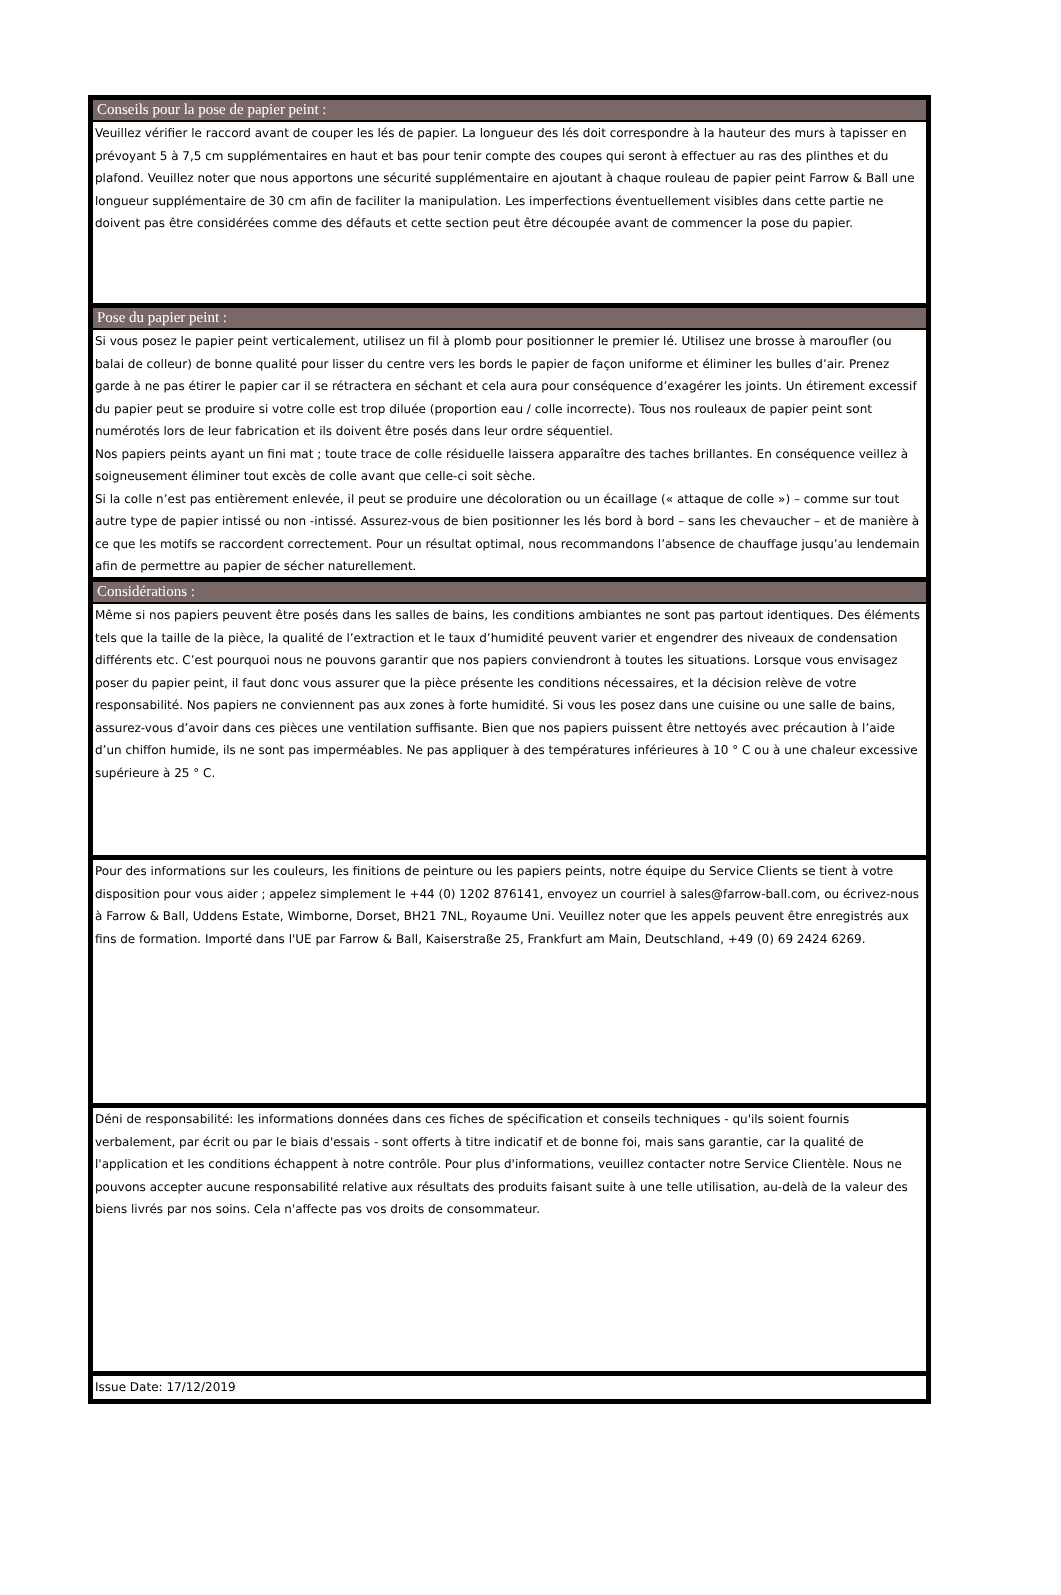Conseils pour la pose de papier peint :
Veuillez vérifier le raccord avant de couper les lés de papier. La longueur des lés doit correspondre à la hauteur des murs à tapisser en prévoyant 5 à 7,5 cm supplémentaires en haut et bas pour tenir compte des coupes qui seront à effectuer au ras des plinthes et du plafond. Veuillez noter que nous apportons une sécurité supplémentaire en ajoutant à chaque rouleau de papier peint Farrow & Ball une longueur supplémentaire de 30 cm afin de faciliter la manipulation. Les imperfections éventuellement visibles dans cette partie ne doivent pas être considérées comme des défauts et cette section peut être découpée avant de commencer la pose du papier.
Pose du papier peint :
Si vous posez le papier peint verticalement, utilisez un fil à plomb pour positionner le premier lé. Utilisez une brosse à maroufler (ou balai de colleur) de bonne qualité pour lisser du centre vers les bords le papier de façon uniforme et éliminer les bulles d’air. Prenez garde à ne pas étirer le papier car il se rétractera en séchant et cela aura pour conséquence d’exagérer les joints. Un étirement excessif du papier peut se produire si votre colle est trop diluée (proportion eau / colle incorrecte). Tous nos rouleaux de papier peint sont numérotés lors de leur fabrication et ils doivent être posés dans leur ordre séquentiel.
Nos papiers peints ayant un fini mat ; toute trace de colle résiduelle laissera apparaître des taches brillantes. En conséquence veillez à soigneusement éliminer tout excès de colle avant que celle-ci soit sèche.
Si la colle n’est pas entièrement enlevée, il peut se produire une décoloration ou un écaillage (« attaque de colle ») – comme sur tout autre type de papier intissé ou non -intissé. Assurez-vous de bien positionner les lés bord à bord – sans les chevaucher – et de manière à ce que les motifs se raccordent correctement. Pour un résultat optimal, nous recommandons l’absence de chauffage jusqu’au lendemain afin de permettre au papier de sécher naturellement.
Considérations :
Même si nos papiers peuvent être posés dans les salles de bains, les conditions ambiantes ne sont pas partout identiques. Des éléments tels que la taille de la pièce, la qualité de l’extraction et le taux d’humidité peuvent varier et engendrer des niveaux de condensation différents etc. C’est pourquoi nous ne pouvons garantir que nos papiers conviendront à toutes les situations. Lorsque vous envisagez poser du papier peint, il faut donc vous assurer que la pièce présente les conditions nécessaires, et la décision relève de votre responsabilité. Nos papiers ne conviennent pas aux zones à forte humidité. Si vous les posez dans une cuisine ou une salle de bains, assurez-vous d’avoir dans ces pièces une ventilation suffisante. Bien que nos papiers puissent être nettoyés avec précaution à l’aide d’un chiffon humide, ils ne sont pas imperméables. Ne pas appliquer à des températures inférieures à 10 ° C ou à une chaleur excessive supérieure à 25 ° C.
Pour des informations sur les couleurs, les finitions de peinture ou les papiers peints, notre équipe du Service Clients se tient à votre disposition pour vous aider ; appelez simplement le +44 (0) 1202 876141, envoyez un courriel à sales@farrow-ball.com, ou écrivez-nous à Farrow & Ball, Uddens Estate, Wimborne, Dorset, BH21 7NL, Royaume Uni. Veuillez noter que les appels peuvent être enregistrés aux fins de formation. Importé dans l'UE par Farrow & Ball, Kaiserstraße 25, Frankfurt am Main, Deutschland, +49 (0) 69 2424 6269.
Déni de responsabilité: les informations données dans ces fiches de spécification et conseils techniques - qu'ils soient fournis verbalement, par écrit ou par le biais d'essais - sont offerts à titre indicatif et de bonne foi, mais sans garantie, car la qualité de l'application et les conditions échappent à notre contrôle. Pour plus d'informations, veuillez contacter notre Service Clientèle. Nous ne pouvons accepter aucune responsabilité relative aux résultats des produits faisant suite à une telle utilisation, au-delà de la valeur des biens livrés par nos soins. Cela n'affecte pas vos droits de consommateur.
Issue Date: 17/12/2019